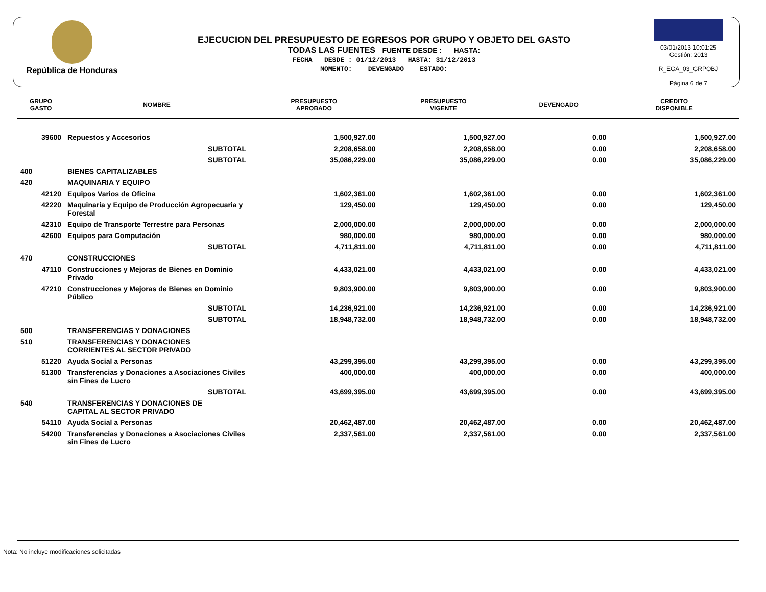República de Honduras
EJECUCION DEL PRESUPUESTO DE EGRESOS POR GRUPO Y OBJETO DEL GASTO
TODAS LAS FUENTES FUENTE DESDE : HASTA:
FECHA DESDE : 01/12/2013 HASTA: 31/12/2013
MOMENTO: DEVENGADO ESTADO:
03/01/2013 10:01:25
Gestión: 2013
R_EGA_03_GRPOBJ
Página 6 de 7
| GRUPO GASTO | NOMBRE | PRESUPUESTO APROBADO | PRESUPUESTO VIGENTE | DEVENGADO | CREDITO DISPONIBLE |
| --- | --- | --- | --- | --- | --- |
| 39600 | Repuestos y Accesorios | 1,500,927.00 | 1,500,927.00 | 0.00 | 1,500,927.00 |
| | SUBTOTAL | 2,208,658.00 | 2,208,658.00 | 0.00 | 2,208,658.00 |
| | SUBTOTAL | 35,086,229.00 | 35,086,229.00 | 0.00 | 35,086,229.00 |
| 400 | BIENES CAPITALIZABLES | | | | |
| 420 | MAQUINARIA Y EQUIPO | | | | |
| 42120 | Equipos Varios de Oficina | 1,602,361.00 | 1,602,361.00 | 0.00 | 1,602,361.00 |
| 42220 | Maquinaria y Equipo de Producción Agropecuaria y Forestal | 129,450.00 | 129,450.00 | 0.00 | 129,450.00 |
| 42310 | Equipo de Transporte Terrestre para Personas | 2,000,000.00 | 2,000,000.00 | 0.00 | 2,000,000.00 |
| 42600 | Equipos para Computación | 980,000.00 | 980,000.00 | 0.00 | 980,000.00 |
| | SUBTOTAL | 4,711,811.00 | 4,711,811.00 | 0.00 | 4,711,811.00 |
| 470 | CONSTRUCCIONES | | | | |
| 47110 | Construcciones y Mejoras de Bienes en Dominio Privado | 4,433,021.00 | 4,433,021.00 | 0.00 | 4,433,021.00 |
| 47210 | Construcciones y Mejoras de Bienes en Dominio Público | 9,803,900.00 | 9,803,900.00 | 0.00 | 9,803,900.00 |
| | SUBTOTAL | 14,236,921.00 | 14,236,921.00 | 0.00 | 14,236,921.00 |
| | SUBTOTAL | 18,948,732.00 | 18,948,732.00 | 0.00 | 18,948,732.00 |
| 500 | TRANSFERENCIAS Y DONACIONES | | | | |
| 510 | TRANSFERENCIAS Y DONACIONES CORRIENTES AL SECTOR PRIVADO | | | | |
| 51220 | Ayuda Social a Personas | 43,299,395.00 | 43,299,395.00 | 0.00 | 43,299,395.00 |
| 51300 | Transferencias y Donaciones a Asociaciones Civiles sin Fines de Lucro | 400,000.00 | 400,000.00 | 0.00 | 400,000.00 |
| | SUBTOTAL | 43,699,395.00 | 43,699,395.00 | 0.00 | 43,699,395.00 |
| 540 | TRANSFERENCIAS Y DONACIONES DE CAPITAL AL SECTOR PRIVADO | | | | |
| 54110 | Ayuda Social a Personas | 20,462,487.00 | 20,462,487.00 | 0.00 | 20,462,487.00 |
| 54200 | Transferencias y Donaciones a Asociaciones Civiles sin Fines de Lucro | 2,337,561.00 | 2,337,561.00 | 0.00 | 2,337,561.00 |
Nota: No incluye modificaciones solicitadas